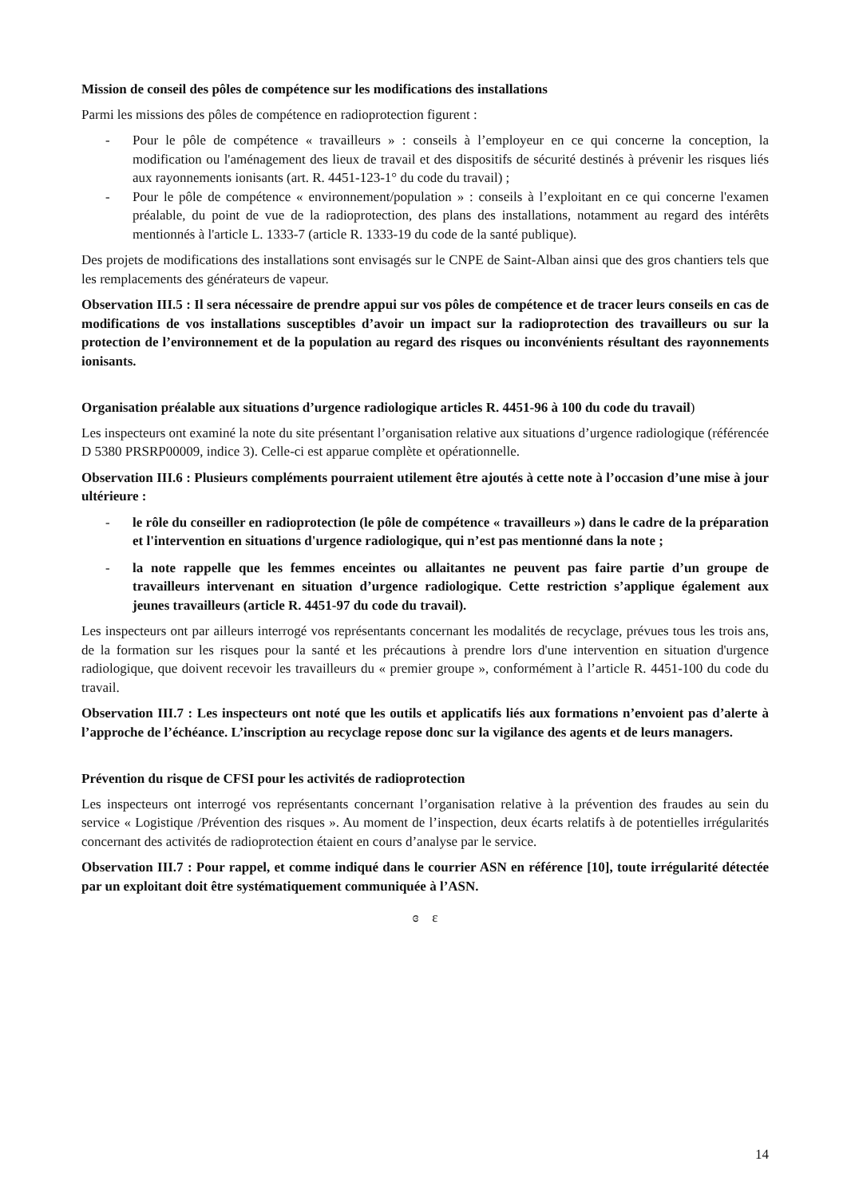Mission de conseil des pôles de compétence sur les modifications des installations
Parmi les missions des pôles de compétence en radioprotection figurent :
- Pour le pôle de compétence « travailleurs » : conseils à l’employeur en ce qui concerne la conception, la modification ou l'aménagement des lieux de travail et des dispositifs de sécurité destinés à prévenir les risques liés aux rayonnements ionisants (art. R. 4451-123-1° du code du travail) ;
- Pour le pôle de compétence « environnement/population » : conseils à l’exploitant en ce qui concerne l'examen préalable, du point de vue de la radioprotection, des plans des installations, notamment au regard des intérêts mentionnés à l'article L. 1333-7 (article R. 1333-19 du code de la santé publique).
Des projets de modifications des installations sont envisagés sur le CNPE de Saint-Alban ainsi que des gros chantiers tels que les remplacements des générateurs de vapeur.
Observation III.5 : Il sera nécessaire de prendre appui sur vos pôles de compétence et de tracer leurs conseils en cas de modifications de vos installations susceptibles d’avoir un impact sur la radioprotection des travailleurs ou sur la protection de l’environnement et de la population au regard des risques ou inconvénients résultant des rayonnements ionisants.
Organisation préalable aux situations d’urgence radiologique articles R. 4451-96 à 100 du code du travail)
Les inspecteurs ont examiné la note du site présentant l’organisation relative aux situations d’urgence radiologique (référencée D 5380 PRSRP00009, indice 3). Celle-ci est apparue complète et opérationnelle.
Observation III.6 : Plusieurs compléments pourraient utilement être ajoutés à cette note à l’occasion d’une mise à jour ultérieure :
- le rôle du conseiller en radioprotection (le pôle de compétence « travailleurs ») dans le cadre de la préparation et l'intervention en situations d'urgence radiologique, qui n’est pas mentionné dans la note ;
- la note rappelle que les femmes enceintes ou allaitantes ne peuvent pas faire partie d’un groupe de travailleurs intervenant en situation d’urgence radiologique. Cette restriction s’applique également aux jeunes travailleurs (article R. 4451-97 du code du travail).
Les inspecteurs ont par ailleurs interrogé vos représentants concernant les modalités de recyclage, prévues tous les trois ans, de la formation sur les risques pour la santé et les précautions à prendre lors d'une intervention en situation d'urgence radiologique, que doivent recevoir les travailleurs du « premier groupe », conformément à l’article R. 4451-100 du code du travail.
Observation III.7 : Les inspecteurs ont noté que les outils et applicatifs liés aux formations n’envoient pas d’alerte à l’approche de l’échéance. L’inscription au recyclage repose donc sur la vigilance des agents et de leurs managers.
Prévention du risque de CFSI pour les activités de radioprotection
Les inspecteurs ont interrogé vos représentants concernant l’organisation relative à la prévention des fraudes au sein du service « Logistique /Prévention des risques ». Au moment de l’inspection, deux écarts relatifs à de potentielles irrégularités concernant des activités de radioprotection étaient en cours d’analyse par le service.
Observation III.7 : Pour rappel, et comme indiqué dans le courrier ASN en référence [10], toute irrégularité détectée par un exploitant doit être systématiquement communiquée à l’ASN.
ɞ ɛ
14